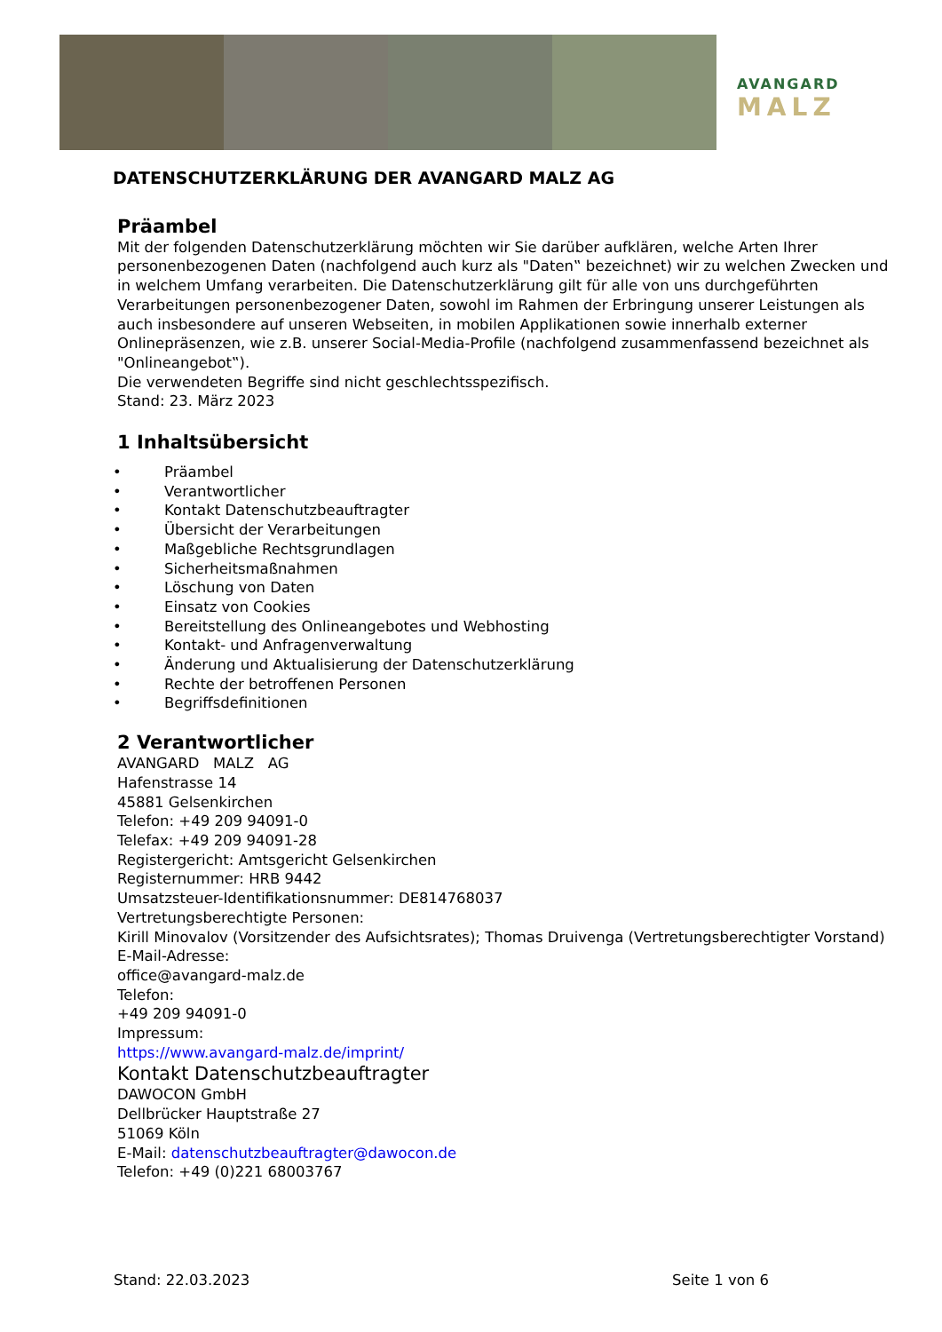AVANGARD
MALZ
DATENSCHUTZERKLÄRUNG DER AVANGARD MALZ AG
Präambel
Mit der folgenden Datenschutzerklärung möchten wir Sie darüber aufklären, welche Arten Ihrer personenbezogenen Daten (nachfolgend auch kurz als "Daten‟ bezeichnet) wir zu welchen Zwecken und in welchem Umfang verarbeiten. Die Datenschutzerklärung gilt für alle von uns durchgeführten Verarbeitungen personenbezogener Daten, sowohl im Rahmen der Erbringung unserer Leistungen als auch insbesondere auf unseren Webseiten, in mobilen Applikationen sowie innerhalb externer Onlinepräsenzen, wie z.B. unserer Social-Media-Profile (nachfolgend zusammenfassend bezeichnet als "Onlineangebot‟).
Die verwendeten Begriffe sind nicht geschlechtsspezifisch.
Stand: 23. März 2023
1 Inhaltsübersicht
• Präambel
• Verantwortlicher
• Kontakt Datenschutzbeauftragter
• Übersicht der Verarbeitungen
• Maßgebliche Rechtsgrundlagen
• Sicherheitsmaßnahmen
• Löschung von Daten
• Einsatz von Cookies
• Bereitstellung des Onlineangebotes und Webhosting
• Kontakt- und Anfragenverwaltung
• Änderung und Aktualisierung der Datenschutzerklärung
• Rechte der betroffenen Personen
• Begriffsdefinitionen
2 Verantwortlicher
AVANGARD MALZ AG
Hafenstrasse 14
45881 Gelsenkirchen
Telefon: +49 209 94091-0
Telefax: +49 209 94091-28
Registergericht: Amtsgericht Gelsenkirchen
Registernummer: HRB 9442
Umsatzsteuer-Identifikationsnummer: DE814768037
Vertretungsberechtigte Personen:
Kirill Minovalov (Vorsitzender des Aufsichtsrates); Thomas Druivenga (Vertretungsberechtigter Vorstand)
E-Mail-Adresse:
office@avangard-malz.de
Telefon:
+49 209 94091-0
Impressum:
https://www.avangard-malz.de/imprint/
Kontakt Datenschutzbeauftragter
DAWOCON GmbH
Dellbrücker Hauptstraße 27
51069 Köln
E-Mail: datenschutzbeauftragter@dawocon.de
Telefon: +49 (0)221 68003767
Stand: 22.03.2023 Seite 1 von 6